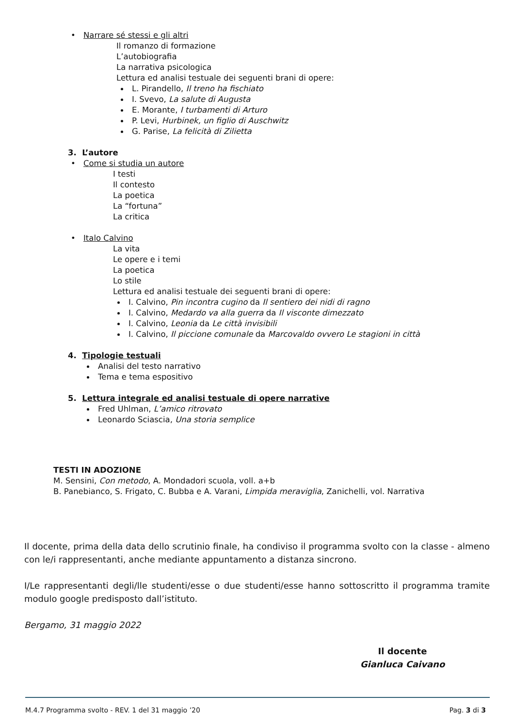• Narrare sé stessi e gli altri
Il romanzo di formazione
L’autobiografia
La narrativa psicologica
Lettura ed analisi testuale dei seguenti brani di opere:
L. Pirandello, Il treno ha fischiato
I. Svevo, La salute di Augusta
E. Morante, I turbamenti di Arturo
P. Levi, Hurbinek, un figlio di Auschwitz
G. Parise, La felicità di Zilietta
3. L’autore
• Come si studia un autore
I testi
Il contesto
La poetica
La “fortuna”
La critica
• Italo Calvino
La vita
Le opere e i temi
La poetica
Lo stile
Lettura ed analisi testuale dei seguenti brani di opere:
I. Calvino, Pin incontra cugino da Il sentiero dei nidi di ragno
I. Calvino, Medardo va alla guerra da Il visconte dimezzato
I. Calvino, Leonia da Le città invisibili
I. Calvino, Il piccione comunale da Marcovaldo ovvero Le stagioni in città
4. Tipologie testuali
Analisi del testo narrativo
Tema e tema espositivo
5. Lettura integrale ed analisi testuale di opere narrative
Fred Uhlman, L’amico ritrovato
Leonardo Sciascia, Una storia semplice
TESTI IN ADOZIONE
M. Sensini, Con metodo, A. Mondadori scuola, voll. a+b
B. Panebianco, S. Frigato, C. Bubba e A. Varani, Limpida meraviglia, Zanichelli, vol. Narrativa
Il docente, prima della data dello scrutinio finale, ha condiviso il programma svolto con la classe - almeno con le/i rappresentanti, anche mediante appuntamento a distanza sincrono.
I/Le rappresentanti degli/lle studenti/esse o due studenti/esse hanno sottoscritto il programma tramite modulo google predisposto dall’istituto.
Bergamo, 31 maggio 2022
Il docente
Gianluca Caivano
M.4.7 Programma svolto - REV. 1 del 31 maggio ’20 Pag. 3 di 3